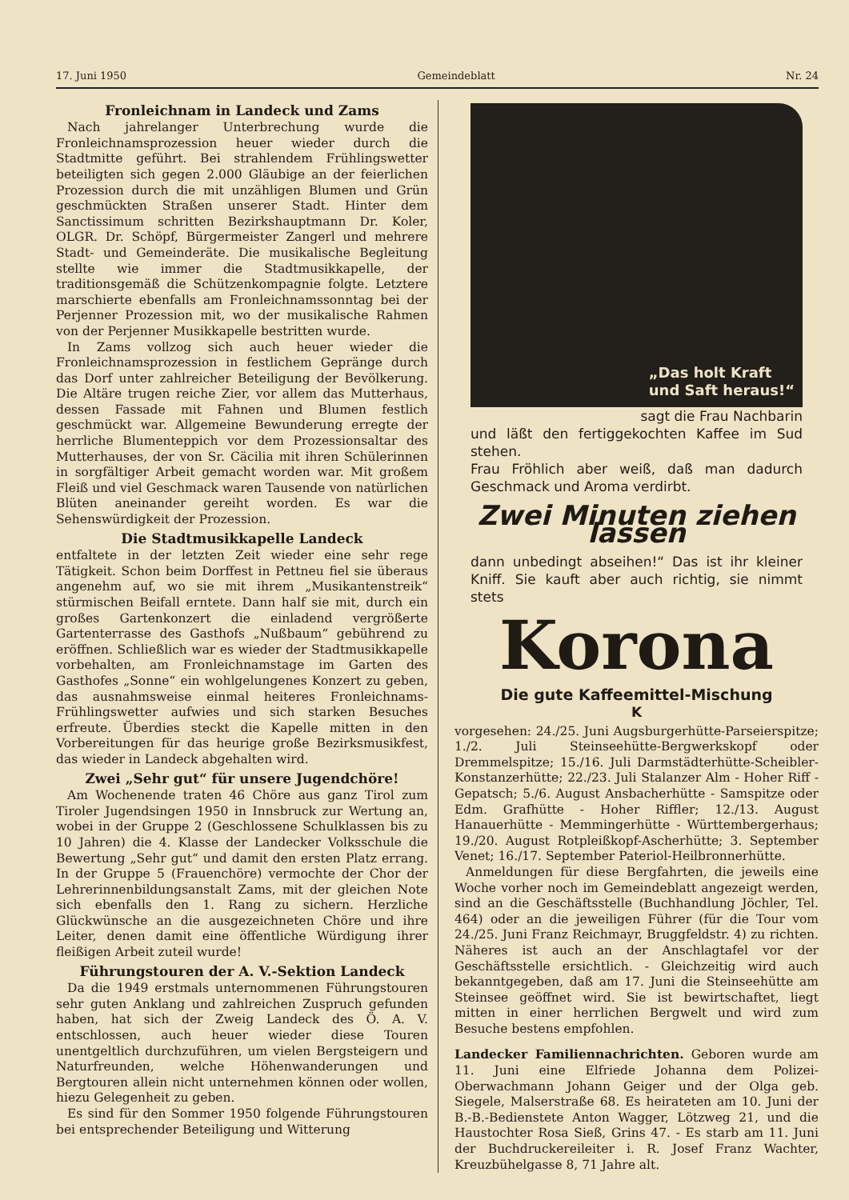17. Juni 1950 Gemeindeblatt Nr. 24
Fronleichnam in Landeck und Zams
Nach jahrelanger Unterbrechung wurde die Fronleichnamsprozession heuer wieder durch die Stadtmitte geführt. Bei strahlendem Frühlingswetter beteiligten sich gegen 2.000 Gläubige an der feierlichen Prozession durch die mit unzähligen Blumen und Grün geschmückten Straßen unserer Stadt. Hinter dem Sanctissimum schritten Bezirkshauptmann Dr. Koler, OLGR. Dr. Schöpf, Bürgermeister Zangerl und mehrere Stadt- und Gemeinderäte. Die musikalische Begleitung stellte wie immer die Stadtmusikkapelle, der traditionsgemäß die Schützenkompagnie folgte. Letztere marschierte ebenfalls am Fronleichnamssonntag bei der Perjenner Prozession mit, wo der musikalische Rahmen von der Perjenner Musikkapelle bestritten wurde.
In Zams vollzog sich auch heuer wieder die Fronleichnamsprozession in festlichem Gepränge durch das Dorf unter zahlreicher Beteiligung der Bevölkerung. Die Altäre trugen reiche Zier, vor allem das Mutterhaus, dessen Fassade mit Fahnen und Blumen festlich geschmückt war. Allgemeine Bewunderung erregte der herrliche Blumenteppich vor dem Prozessionsaltar des Mutterhauses, der von Sr. Cäcilia mit ihren Schülerinnen in sorgfältiger Arbeit gemacht worden war. Mit großem Fleiß und viel Geschmack waren Tausende von natürlichen Blüten aneinander gereiht worden. Es war die Sehenswürdigkeit der Prozession.
Die Stadtmusikkapelle Landeck
entfaltete in der letzten Zeit wieder eine sehr rege Tätigkeit. Schon beim Dorffest in Pettneu fiel sie überaus angenehm auf, wo sie mit ihrem „Musikantenstreik“ stürmischen Beifall erntete. Dann half sie mit, durch ein großes Gartenkonzert die einladend vergrößerte Gartenterrasse des Gasthofs „Nußbaum“ gebührend zu eröffnen. Schließlich war es wieder der Stadtmusikkapelle vorbehalten, am Fronleichnamstage im Garten des Gasthofes „Sonne“ ein wohlgelungenes Konzert zu geben, das ausnahmsweise einmal heiteres Fronleichnams-Frühlingswetter aufwies und sich starken Besuches erfreute. Überdies steckt die Kapelle mitten in den Vorbereitungen für das heurige große Bezirksmusikfest, das wieder in Landeck abgehalten wird.
Zwei „Sehr gut“ für unsere Jugendchöre!
Am Wochenende traten 46 Chöre aus ganz Tirol zum Tiroler Jugendsingen 1950 in Innsbruck zur Wertung an, wobei in der Gruppe 2 (Geschlossene Schulklassen bis zu 10 Jahren) die 4. Klasse der Landecker Volksschule die Bewertung „Sehr gut“ und damit den ersten Platz errang. In der Gruppe 5 (Frauenchöre) vermochte der Chor der Lehrerinnenbildungsanstalt Zams, mit der gleichen Note sich ebenfalls den 1. Rang zu sichern. Herzliche Glückwünsche an die ausgezeichneten Chöre und ihre Leiter, denen damit eine öffentliche Würdigung ihrer fleißigen Arbeit zuteil wurde!
Führungstouren der A. V.-Sektion Landeck
Da die 1949 erstmals unternommenen Führungstouren sehr guten Anklang und zahlreichen Zuspruch gefunden haben, hat sich der Zweig Landeck des Ö. A. V. entschlossen, auch heuer wieder diese Touren unentgeltlich durchzuführen, um vielen Bergsteigern und Naturfreunden, welche Höhenwanderungen und Bergtouren allein nicht unternehmen können oder wollen, hiezu Gelegenheit zu geben.
Es sind für den Sommer 1950 folgende Führungstouren bei entsprechender Beteiligung und Witterung
„Das holt Kraft
und Saft heraus!“
sagt die Frau Nachbarin
und läßt den fertiggekochten Kaffee im Sud stehen.
Frau Fröhlich aber weiß, daß man dadurch Geschmack und Aroma verdirbt.
Zwei Minuten ziehen lassen
dann unbedingt abseihen!“ Das ist ihr kleiner Kniff. Sie kauft aber auch richtig, sie nimmt stets
Korona
Die gute Kaffeemittel-Mischung
K
vorgesehen: 24./25. Juni Augsburgerhütte-Parseierspitze; 1./2. Juli Steinseehütte-Bergwerkskopf oder Dremmelspitze; 15./16. Juli Darmstädterhütte-Scheibler-Konstanzerhütte; 22./23. Juli Stalanzer Alm - Hoher Riff - Gepatsch; 5./6. August Ansbacherhütte - Samspitze oder Edm. Grafhütte - Hoher Riffler; 12./13. August Hanauerhütte - Memmingerhütte - Württembergerhaus; 19./20. August Rotpleißkopf-Ascherhütte; 3. September Venet; 16./17. September Pateriol-Heilbronnerhütte.
Anmeldungen für diese Bergfahrten, die jeweils eine Woche vorher noch im Gemeindeblatt angezeigt werden, sind an die Geschäftsstelle (Buchhandlung Jöchler, Tel. 464) oder an die jeweiligen Führer (für die Tour vom 24./25. Juni Franz Reichmayr, Bruggfeldstr. 4) zu richten. Näheres ist auch an der Anschlagtafel vor der Geschäftsstelle ersichtlich. - Gleichzeitig wird auch bekanntgegeben, daß am 17. Juni die Steinseehütte am Steinsee geöffnet wird. Sie ist bewirtschaftet, liegt mitten in einer herrlichen Bergwelt und wird zum Besuche bestens empfohlen.
Landecker Familiennachrichten. Geboren wurde am 11. Juni eine Elfriede Johanna dem Polizei-Oberwachmann Johann Geiger und der Olga geb. Siegele, Malserstraße 68. Es heirateten am 10. Juni der B.-B.-Bedienstete Anton Wagger, Lötzweg 21, und die Haustochter Rosa Sieß, Grins 47. - Es starb am 11. Juni der Buchdruckereileiter i. R. Josef Franz Wachter, Kreuzbühelgasse 8, 71 Jahre alt.